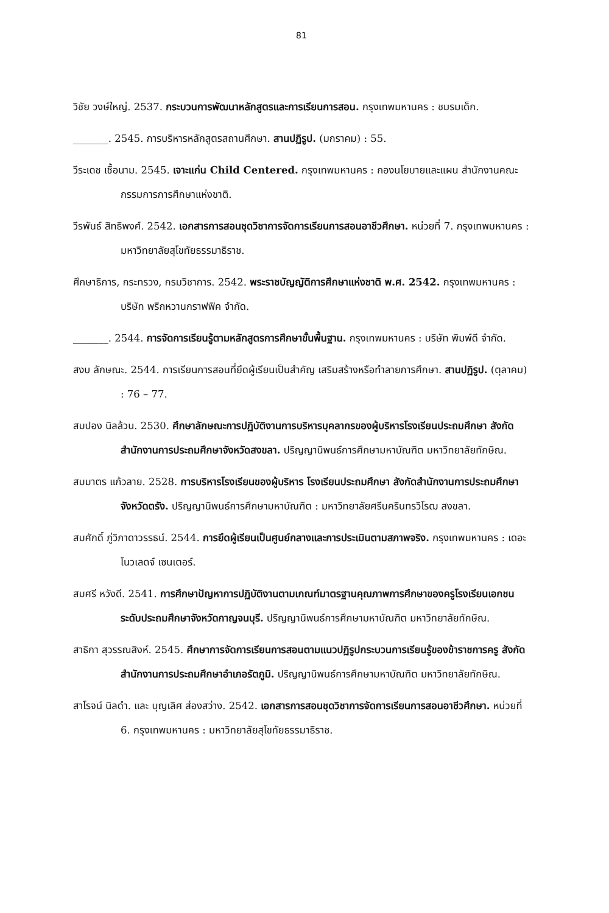81
วิชัย วงษ์ใหญ่. 2537. กระบวนการพัฒนาหลักสูตรและการเรียนการสอน. กรุงเทพมหานคร : ชมรมเด็ก.
_______. 2545. การบริหารหลักสูตรสถานศึกษา. สานปฏิรูป. (มกราคม) : 55.
วีระเดช เชื้อนาม. 2545. เจาะแก่น Child Centered. กรุงเทพมหานคร : กองนโยบายและแผน สำนักงานคณะกรรมการการศึกษาแห่งชาติ.
วีรพันธ์ สิทธิพงศ์. 2542. เอกสารการสอนชุดวิชาการจัดการเรียนการสอนอาชีวศึกษา. หน่วยที่ 7. กรุงเทพมหานคร : มหาวิทยาลัยสุโขทัยธรรมาธิราช.
ศึกษาธิการ, กระทรวง, กรมวิชาการ. 2542. พระราชบัญญัติการศึกษาแห่งชาติ พ.ศ. 2542. กรุงเทพมหานคร : บริษัท พริกหวานกราฟฟิค จำกัด.
_______. 2544. การจัดการเรียนรู้ตามหลักสูตรการศึกษาขั้นพื้นฐาน. กรุงเทพมหานคร : บริษัท พิมพ์ดี จำกัด.
สงบ ลักษณะ. 2544. การเรียนการสอนที่ยึดผู้เรียนเป็นสำคัญ เสริมสร้างหรือทำลายการศึกษา. สานปฏิรูป. (ตุลาคม) : 76 – 77.
สมปอง นิลล้วน. 2530. ศึกษาลักษณะการปฏิบัติงานการบริหารบุคลากรของผู้บริหารโรงเรียนประถมศึกษา สังกัดสำนักงานการประถมศึกษาจังหวัดสงขลา. ปริญญานิพนธ์การศึกษามหาบัณฑิต มหาวิทยาลัยทักษิณ.
สมมาตร แก้วลาย. 2528. การบริหารโรงเรียนของผู้บริหาร โรงเรียนประถมศึกษา สังกัดสำนักงานการประถมศึกษาจังหวัดตรัง. ปริญญานิพนธ์การศึกษามหาบัณฑิต : มหาวิทยาลัยศรีนครินทรวิโรฒ สงขลา.
สมศักดิ์ ภู่วิภาดาวรรธน์. 2544. การยึดผู้เรียนเป็นศูนย์กลางและการประเมินตามสภาพจริง. กรุงเทพมหานคร : เดอะ โนวเลดจ์ เซนเตอร์.
สมศรี หวังดี. 2541. การศึกษาปัญหาการปฏิบัติงานตามเกณฑ์มาตรฐานคุณภาพการศึกษาของครูโรงเรียนเอกชน ระดับประถมศึกษาจังหวัดกาญจนบุรี. ปริญญานิพนธ์การศึกษามหาบัณฑิต มหาวิทยาลัยทักษิณ.
สาธิกา สุวรรณสิงห์. 2545. ศึกษาการจัดการเรียนการสอนตามแนวปฏิรูปกระบวนการเรียนรู้ของข้าราชการครู สังกัดสำนักงานการประถมศึกษาอำเภอรัตภูมิ. ปริญญานิพนธ์การศึกษามหาบัณฑิต มหาวิทยาลัยทักษิณ.
สาโรจน์ นิลดำ. และ บุญเลิศ ส่องสว่าง. 2542. เอกสารการสอนชุดวิชาการจัดการเรียนการสอนอาชีวศึกษา. หน่วยที่ 6. กรุงเทพมหานคร : มหาวิทยาลัยสุโขทัยธรรมาธิราช.